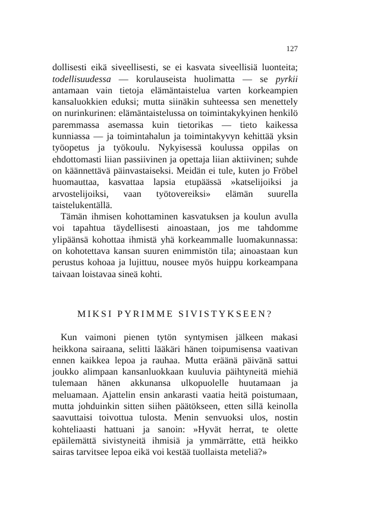127
dollisesti eikä siveellisesti, se ei kasvata siveellisiä luonteita; todellisuudessa — korulauseista huolimatta — se pyrkii antamaan vain tietoja elämäntaistelua varten korkeampien kansaluokkien eduksi; mutta siinäkin suhteessa sen menettely on nurinkurinen: elämäntaistelussa on toimintakykyinen henkilö paremmassa asemassa kuin tietorikas — tieto kaikessa kunniassa — ja toimintahalun ja toimintakyvyn kehittää yksin työopetus ja työkoulu. Nykyisessä koulussa oppilas on ehdottomasti liian passiivinen ja opettaja liian aktiivinen; suhde on käännettävä päinvastaiseksi. Meidän ei tule, kuten jo Fröbel huomauttaa, kasvattaa lapsia etupäässä »katselijoiksi ja arvostelijoiksi, vaan työtovereiksi» elämän suurella taistelukentällä.
Tämän ihmisen kohottaminen kasvatuksen ja koulun avulla voi tapahtua täydellisesti ainoastaan, jos me tahdomme ylipäänsä kohottaa ihmistä yhä korkeammalle luomakunnassa: on kohotettava kansan suuren enimmistön tila; ainoastaan kun perustus kohoaa ja lujittuu, nousee myös huippu korkeampana taivaan loistavaa sineä kohti.
MIKSI PYRIMME SIVISTYKSEEN?
Kun vaimoni pienen tytön syntymisen jälkeen makasi heikkona sairaana, selitti lääkäri hänen toipumisensa vaativan ennen kaikkea lepoa ja rauhaa. Mutta eräänä päivänä sattui joukko alimpaan kansanluokkaan kuuluvia päihtyneitä miehiä tulemaan hänen akkunansa ulkopuolelle huutamaan ja meluamaan. Ajattelin ensin ankarasti vaatia heitä poistumaan, mutta johduinkin sitten siihen päätökseen, etten sillä keinolla saavuttaisi toivottua tulosta. Menin senvuoksi ulos, nostin kohteliaasti hattuani ja sanoin: »Hyvät herrat, te olette epäilemättä sivistyneitä ihmisiä ja ymmärrätte, että heikko sairas tarvitsee lepoa eikä voi kestää tuollaista meteliä?»